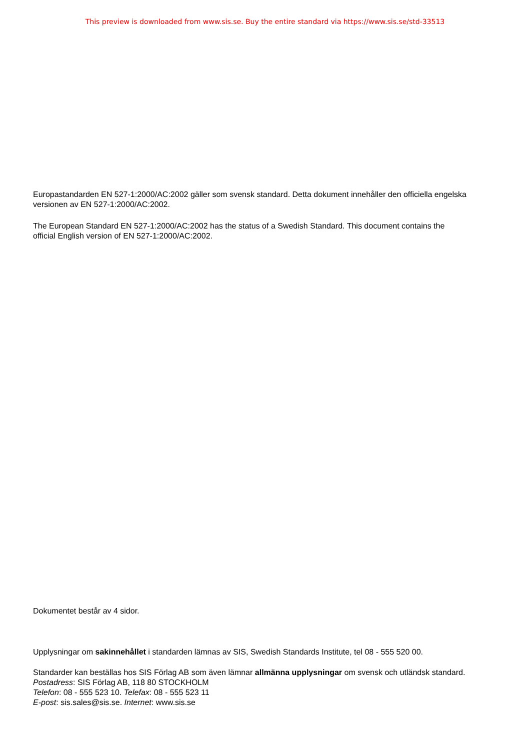This preview is downloaded from www.sis.se. Buy the entire standard via https://www.sis.se/std-33513
Europastandarden EN 527-1:2000/AC:2002 gäller som svensk standard. Detta dokument innehåller den officiella engelska versionen av EN 527-1:2000/AC:2002.
The European Standard EN 527-1:2000/AC:2002 has the status of a Swedish Standard. This document contains the official English version of EN 527-1:2000/AC:2002.
Dokumentet består av 4 sidor.
Upplysningar om sakinnehållet i standarden lämnas av SIS, Swedish Standards Institute, tel 08 - 555 520 00.
Standarder kan beställas hos SIS Förlag AB som även lämnar allmänna upplysningar om svensk och utländsk standard.
Postadress: SIS Förlag AB, 118 80 STOCKHOLM
Telefon: 08 - 555 523 10. Telefax: 08 - 555 523 11
E-post: sis.sales@sis.se. Internet: www.sis.se